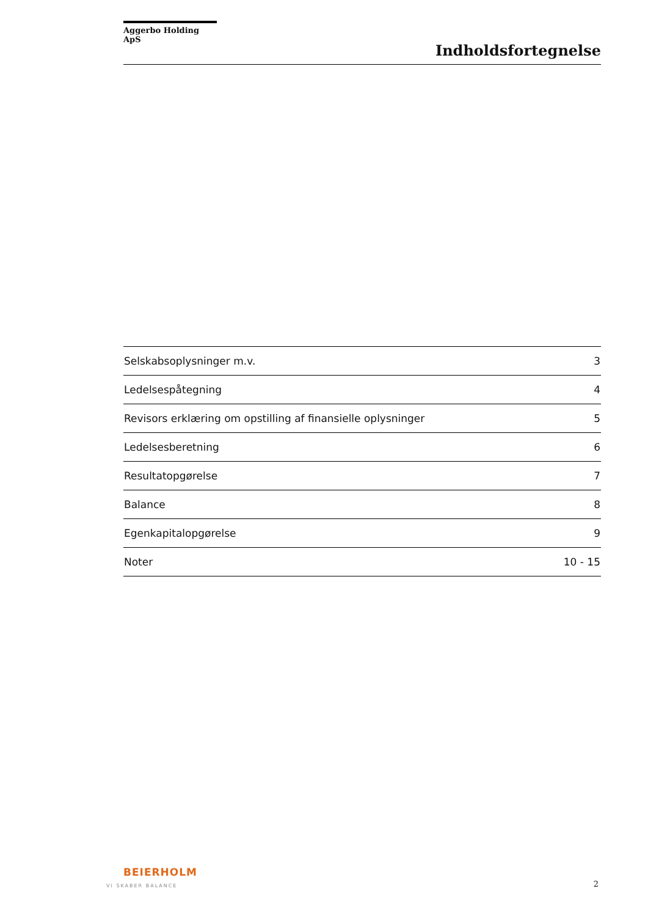Aggerbo Holding ApS
Indholdsfortegnelse
| Selskabsoplysninger m.v. | 3 |
| Ledelsespåtegning | 4 |
| Revisors erklæring om opstilling af finansielle oplysninger | 5 |
| Ledelsesberetning | 6 |
| Resultatopgørelse | 7 |
| Balance | 8 |
| Egenkapitalopgørelse | 9 |
| Noter | 10 - 15 |
BEIERHOLM
VI SKABER BALANCE
2